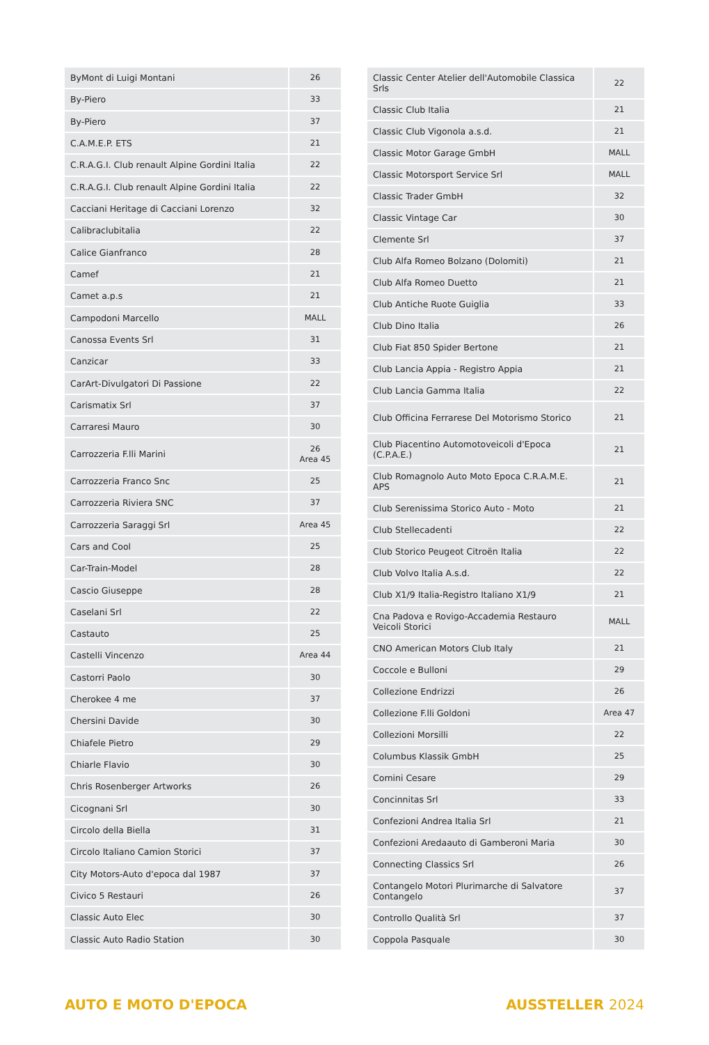| ByMont di Luigi Montani | 26 |
| By-Piero | 33 |
| By-Piero | 37 |
| C.A.M.E.P. ETS | 21 |
| C.R.A.G.I. Club renault Alpine Gordini Italia | 22 |
| C.R.A.G.I. Club renault Alpine Gordini Italia | 22 |
| Cacciani Heritage di Cacciani Lorenzo | 32 |
| Calibraclubitalia | 22 |
| Calice Gianfranco | 28 |
| Camef | 21 |
| Camet a.p.s | 21 |
| Campodoni Marcello | MALL |
| Canossa Events Srl | 31 |
| Canzicar | 33 |
| CarArt-Divulgatori Di Passione | 22 |
| Carismatix Srl | 37 |
| Carraresi Mauro | 30 |
| Carrozzeria F.lli Marini | 26 Area 45 |
| Carrozzeria Franco Snc | 25 |
| Carrozzeria Riviera SNC | 37 |
| Carrozzeria Saraggi Srl | Area 45 |
| Cars and Cool | 25 |
| Car-Train-Model | 28 |
| Cascio Giuseppe | 28 |
| Caselani Srl | 22 |
| Castauto | 25 |
| Castelli Vincenzo | Area 44 |
| Castorri Paolo | 30 |
| Cherokee 4 me | 37 |
| Chersini Davide | 30 |
| Chiafele Pietro | 29 |
| Chiarle Flavio | 30 |
| Chris Rosenberger Artworks | 26 |
| Cicognani Srl | 30 |
| Circolo della Biella | 31 |
| Circolo Italiano Camion Storici | 37 |
| City Motors-Auto d'epoca dal 1987 | 37 |
| Civico 5 Restauri | 26 |
| Classic Auto Elec | 30 |
| Classic Auto Radio Station | 30 |
| Classic Center Atelier dell'Automobile Classica Srls | 22 |
| Classic Club Italia | 21 |
| Classic Club Vigonola a.s.d. | 21 |
| Classic Motor Garage GmbH | MALL |
| Classic Motorsport Service Srl | MALL |
| Classic Trader GmbH | 32 |
| Classic Vintage Car | 30 |
| Clemente Srl | 37 |
| Club Alfa Romeo Bolzano (Dolomiti) | 21 |
| Club Alfa Romeo Duetto | 21 |
| Club Antiche Ruote Guiglia | 33 |
| Club Dino Italia | 26 |
| Club Fiat 850 Spider Bertone | 21 |
| Club Lancia Appia - Registro Appia | 21 |
| Club Lancia Gamma Italia | 22 |
| Club Officina Ferrarese Del Motorismo Storico | 21 |
| Club Piacentino Automotoveicoli d'Epoca (C.P.A.E.) | 21 |
| Club Romagnolo Auto Moto Epoca C.R.A.M.E. APS | 21 |
| Club Serenissima Storico Auto - Moto | 21 |
| Club Stellecadenti | 22 |
| Club Storico Peugeot Citroën Italia | 22 |
| Club Volvo Italia A.s.d. | 22 |
| Club X1/9 Italia-Registro Italiano X1/9 | 21 |
| Cna Padova e Rovigo-Accademia Restauro Veicoli Storici | MALL |
| CNO American Motors Club Italy | 21 |
| Coccole e Bulloni | 29 |
| Collezione Endrizzi | 26 |
| Collezione F.lli Goldoni | Area 47 |
| Collezioni Morsilli | 22 |
| Columbus Klassik GmbH | 25 |
| Comini Cesare | 29 |
| Concinnitas Srl | 33 |
| Confezioni Andrea Italia Srl | 21 |
| Confezioni Aredaauto di Gamberoni Maria | 30 |
| Connecting Classics Srl | 26 |
| Contangelo Motori Plurimarche di Salvatore Contangelo | 37 |
| Controllo Qualità Srl | 37 |
| Coppola Pasquale | 30 |
AUTO E MOTO D'EPOCA AUSSTELLER 2024